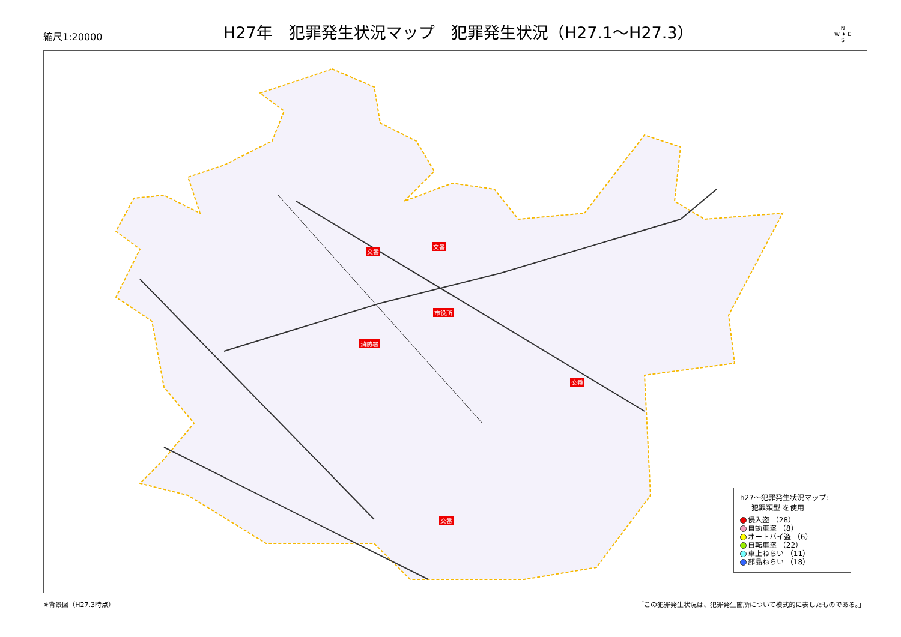縮尺1:20000
H27年　犯罪発生状況マップ　犯罪発生状況（H27.1～H27.3）
N
W ✦ E
S
交番
市役所
消防署
交番
交番
交番
h27～犯罪発生状況マップ:
犯罪類型 を使用
侵入盗 （28）
自動車盗 （8）
オートバイ盗 （6）
自転車盗 （22）
車上ねらい （11）
部品ねらい （18）
※背景図（H27.3時点）
「この犯罪発生状況は、犯罪発生箇所について模式的に表したものである。」